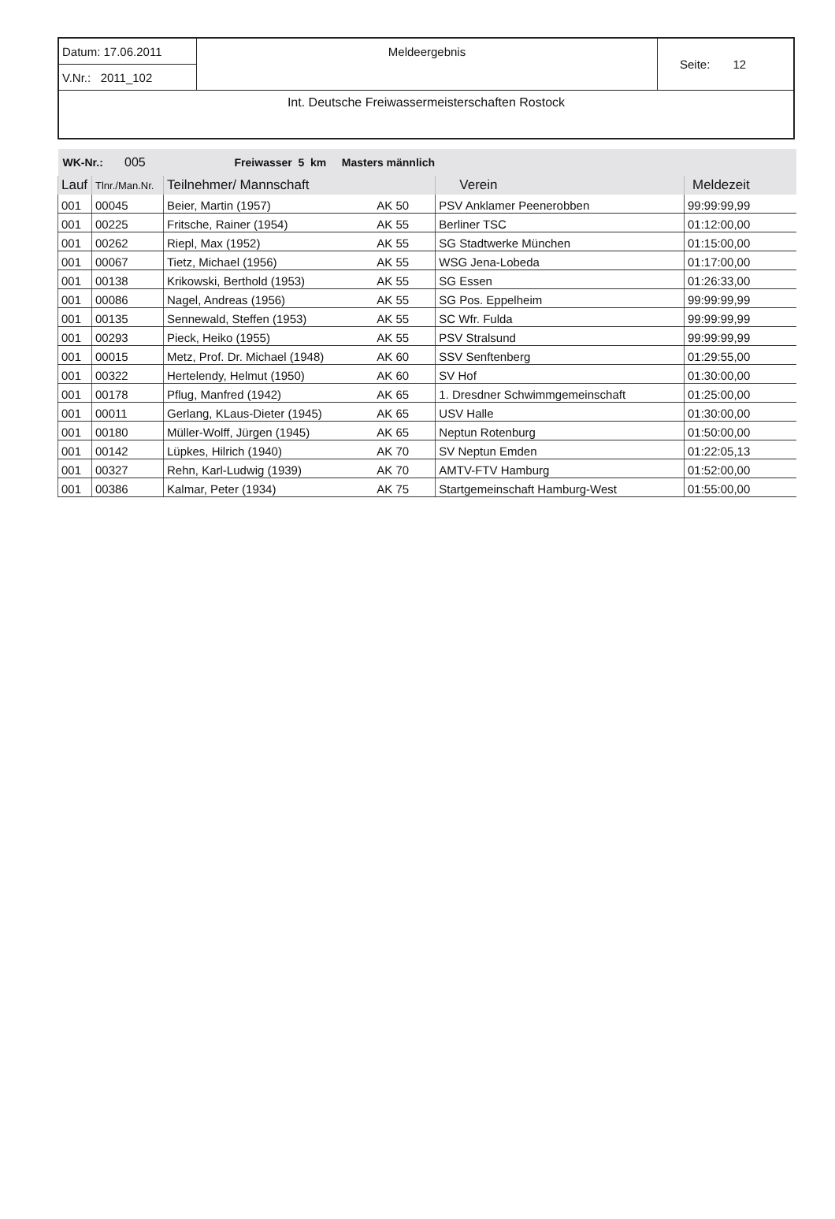| Datum: 17.06.2011 | Meldeergebnis | Seite: 12 |
| V.Nr.: 2011_102 | | |
| Int. Deutsche Freiwassermeisterschaften Rostock | | |
| WK-Nr.: 005 Freiwasser 5 km Masters männlich | | | | | |
| Lauf | Tlnr./Man.Nr. | Teilnehmer/ Mannschaft | | Verein | Meldezeit |
| 001 | 00045 | Beier, Martin (1957) | AK 50 | PSV Anklamer Peenerobben | 99:99:99,99 |
| 001 | 00225 | Fritsche, Rainer (1954) | AK 55 | Berliner TSC | 01:12:00,00 |
| 001 | 00262 | Riepl, Max (1952) | AK 55 | SG Stadtwerke München | 01:15:00,00 |
| 001 | 00067 | Tietz, Michael (1956) | AK 55 | WSG Jena-Lobeda | 01:17:00,00 |
| 001 | 00138 | Krikowski, Berthold (1953) | AK 55 | SG Essen | 01:26:33,00 |
| 001 | 00086 | Nagel, Andreas (1956) | AK 55 | SG Pos. Eppelheim | 99:99:99,99 |
| 001 | 00135 | Sennewald, Steffen (1953) | AK 55 | SC Wfr. Fulda | 99:99:99,99 |
| 001 | 00293 | Pieck, Heiko (1955) | AK 55 | PSV Stralsund | 99:99:99,99 |
| 001 | 00015 | Metz, Prof. Dr. Michael (1948) | AK 60 | SSV Senftenberg | 01:29:55,00 |
| 001 | 00322 | Hertelendy, Helmut (1950) | AK 60 | SV Hof | 01:30:00,00 |
| 001 | 00178 | Pflug, Manfred (1942) | AK 65 | 1. Dresdner Schwimmgemeinschaft | 01:25:00,00 |
| 001 | 00011 | Gerlang, KLaus-Dieter (1945) | AK 65 | USV Halle | 01:30:00,00 |
| 001 | 00180 | Müller-Wolff, Jürgen (1945) | AK 65 | Neptun Rotenburg | 01:50:00,00 |
| 001 | 00142 | Lüpkes, Hilrich (1940) | AK 70 | SV Neptun Emden | 01:22:05,13 |
| 001 | 00327 | Rehn, Karl-Ludwig (1939) | AK 70 | AMTV-FTV Hamburg | 01:52:00,00 |
| 001 | 00386 | Kalmar, Peter (1934) | AK 75 | Startgemeinschaft Hamburg-West | 01:55:00,00 |